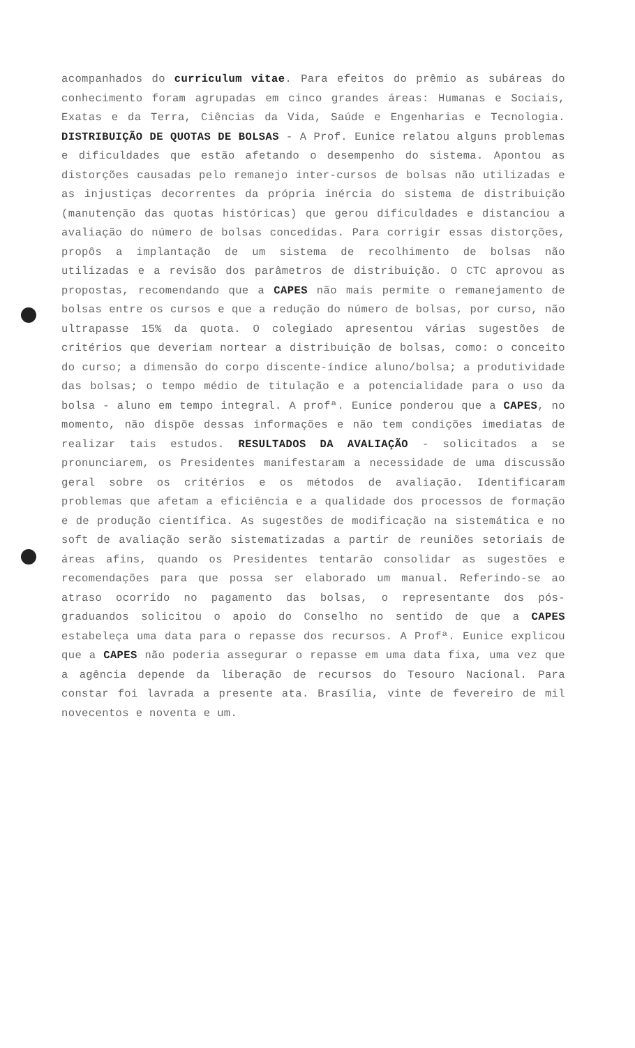acompanhados do curriculum vitae. Para efeitos do prêmio as subáreas do conhecimento foram agrupadas em cinco grandes áreas: Humanas e Sociais, Exatas e da Terra, Ciências da Vida, Saúde e Engenharias e Tecnologia. DISTRIBUIÇÃO DE QUOTAS DE BOLSAS - A Prof. Eunice relatou alguns problemas e dificuldades que estão afetando o desempenho do sistema. Apontou as distorções causadas pelo remanejo inter-cursos de bolsas não utilizadas e as injustiças decorrentes da própria inércia do sistema de distribuição (manutenção das quotas históricas) que gerou dificuldades e distanciou a avaliação do número de bolsas concedidas. Para corrigir essas distorções, propôs a implantação de um sistema de recolhimento de bolsas não utilizadas e a revisão dos parâmetros de distribuição. O CTC aprovou as propostas, recomendando que a CAPES não mais permite o remanejamento de bolsas entre os cursos e que a redução do número de bolsas, por curso, não ultrapasse 15% da quota. O colegiado apresentou várias sugestões de critérios que deveriam nortear a distribuição de bolsas, como: o conceito do curso; a dimensão do corpo discente-índice aluno/bolsa; a produtividade das bolsas; o tempo médio de titulação e a potencialidade para o uso da bolsa - aluno em tempo integral. A profª. Eunice ponderou que a CAPES, no momento, não dispõe dessas informações e não tem condições imediatas de realizar tais estudos. RESULTADOS DA AVALIAÇÃO - solicitados a se pronunciarem, os Presidentes manifestaram a necessidade de uma discussão geral sobre os critérios e os métodos de avaliação. Identificaram problemas que afetam a eficiência e a qualidade dos processos de formação e de produção científica. As sugestões de modificação na sistemática e no soft de avaliação serão sistematizadas a partir de reuniões setoriais de áreas afins, quando os Presidentes tentarão consolidar as sugestões e recomendações para que possa ser elaborado um manual. Referindo-se ao atraso ocorrido no pagamento das bolsas, o representante dos pós-graduandos solicitou o apoio do Conselho no sentido de que a CAPES estabeleça uma data para o repasse dos recursos. A Profª. Eunice explicou que a CAPES não poderia assegurar o repasse em uma data fixa, uma vez que a agência depende da liberação de recursos do Tesouro Nacional. Para constar foi lavrada a presente ata. Brasília, vinte de fevereiro de mil novecentos e noventa e um.